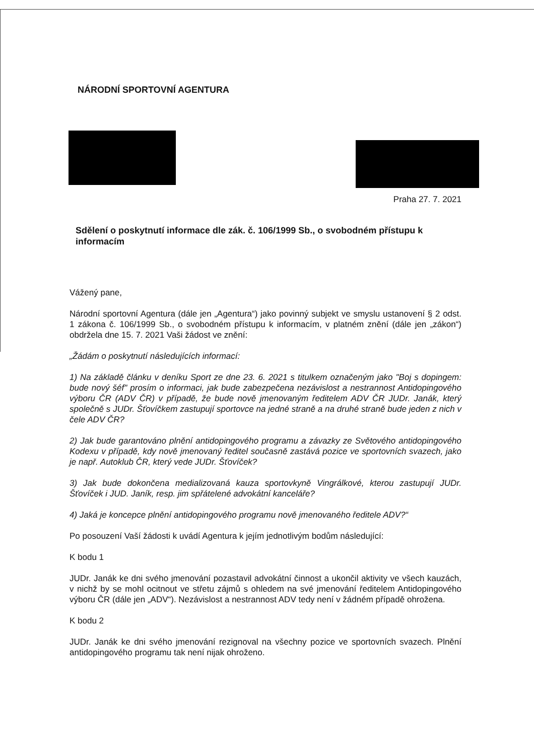NÁRODNÍ SPORTOVNÍ AGENTURA
Praha 27. 7. 2021
Sdělení o poskytnutí informace dle zák. č. 106/1999 Sb., o svobodném přístupu k informacím
Vážený pane,
Národní sportovní Agentura (dále jen „Agentura“) jako povinný subjekt ve smyslu ustanovení § 2 odst. 1 zákona č. 106/1999 Sb., o svobodném přístupu k informacím, v platném znění (dále jen „zákon“) obdržela dne 15. 7. 2021 Vaši žádost ve znění:
„Žádám o poskytnutí následujících informací:
1) Na základě článku v deníku Sport ze dne 23. 6. 2021 s titulkem označeným jako "Boj s dopingem: bude nový šéf" prosím o informaci, jak bude zabezpečena nezávislost a nestrannost Antidopingového výboru ČR (ADV ČR) v případě, že bude nově jmenovaným ředitelem ADV ČR JUDr. Janák, který společně s JUDr. Šťovíčkem zastupují sportovce na jedné straně a na druhé straně bude jeden z nich v čele ADV ČR?
2) Jak bude garantováno plnění antidopingového programu a závazky ze Světového antidopingového Kodexu v případě, kdy nově jmenovaný ředitel současně zastává pozice ve sportovních svazech, jako je např. Autoklub ČR, který vede JUDr. Šťovíček?
3) Jak bude dokončena medializovaná kauza sportovkyně Vingrálkové, kterou zastupují JUDr. Šťovíček i JUD. Janík, resp. jim spřátelené advokátní kanceláře?
4) Jaká je koncepce plnění antidopingového programu nově jmenovaného ředitele ADV?“
Po posouzení Vaší žádosti k uvádí Agentura k jejím jednotlivým bodům následující:
K bodu 1
JUDr. Janák ke dni svého jmenování pozastavil advokátní činnost a ukončil aktivity ve všech kauzách, v nichž by se mohl ocitnout ve střetu zájmů s ohledem na své jmenování ředitelem Antidopingového výboru ČR (dále jen „ADV“). Nezávislost a nestrannost ADV tedy není v žádném případě ohrožena.
K bodu 2
JUDr. Janák ke dni svého jmenování rezignoval na všechny pozice ve sportovních svazech. Plnění antidopingového programu tak není nijak ohroženo.